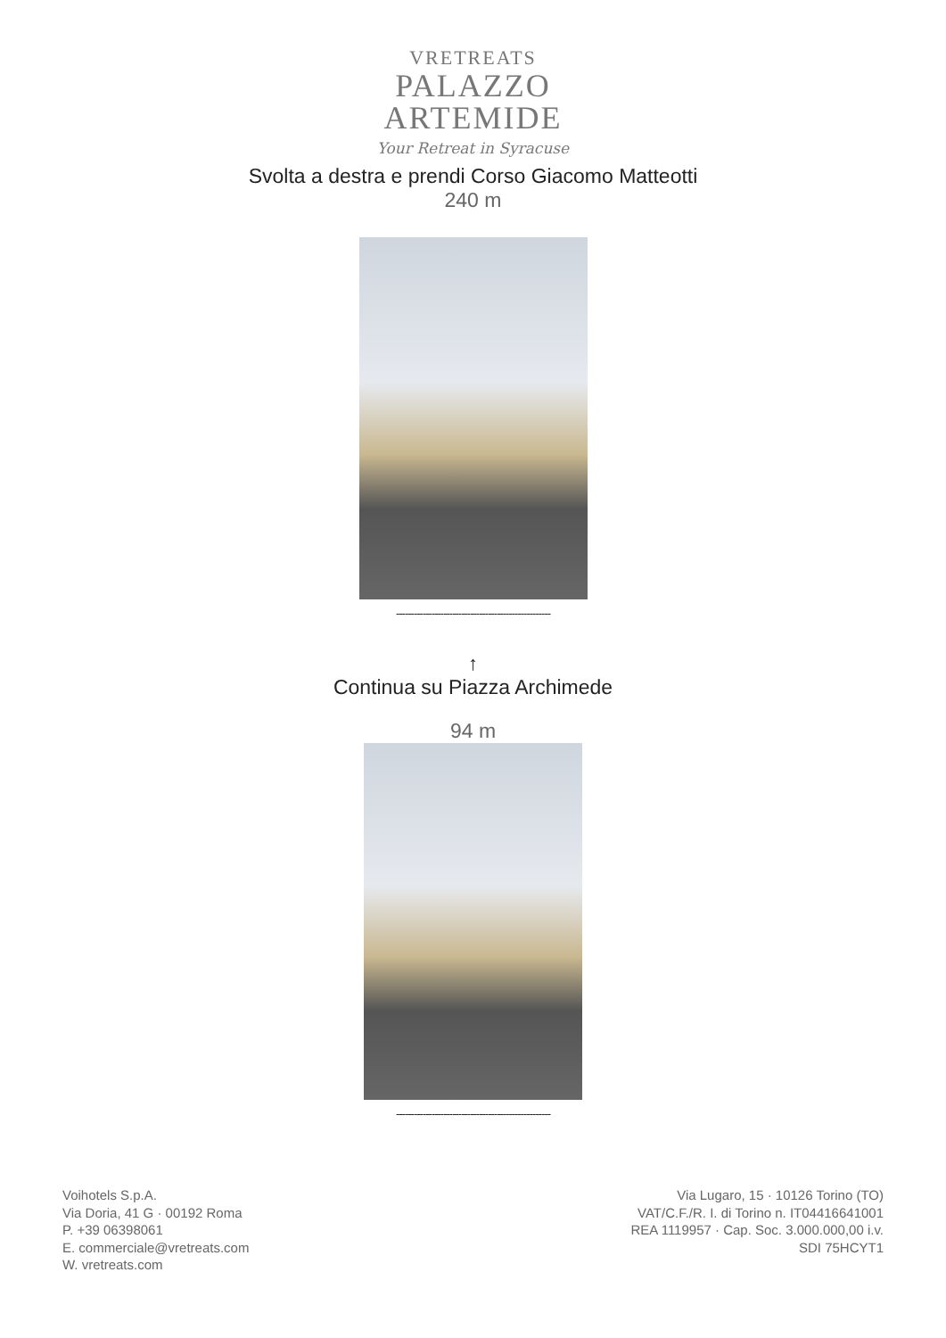VRETREATS
PALAZZO
ARTEMIDE
Your Retreat in Syracuse
Svolta a destra e prendi Corso Giacomo Matteotti
240 m
----------------------------------------------------
↑
Continua su Piazza Archimede
94 m
----------------------------------------------------
Voihotels S.p.A.
Via Doria, 41 G · 00192 Roma
P. +39 06398061
E. commerciale@vretreats.com
W. vretreats.com
Via Lugaro, 15 · 10126 Torino (TO)
VAT/C.F./R. I. di Torino n. IT04416641001
REA 1119957 · Cap. Soc. 3.000.000,00 i.v.
SDI 75HCYT1